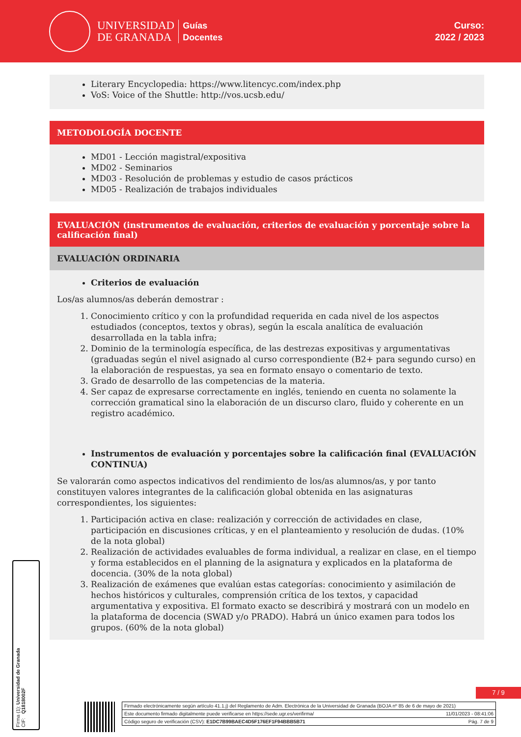UNIVERSIDAD
DE GRANADA
Guías
Docentes
Curso:
2022 / 2023
Literary Encyclopedia: https://www.litencyc.com/index.php
VoS: Voice of the Shuttle: http://vos.ucsb.edu/
METODOLOGÍA DOCENTE
MD01 - Lección magistral/expositiva
MD02 - Seminarios
MD03 - Resolución de problemas y estudio de casos prácticos
MD05 - Realización de trabajos individuales
EVALUACIÓN (instrumentos de evaluación, criterios de evaluación y porcentaje sobre la calificación final)
EVALUACIÓN ORDINARIA
Criterios de evaluación
Los/as alumnos/as deberán demostrar :
1. Conocimiento crítico y con la profundidad requerida en cada nivel de los aspectos estudiados (conceptos, textos y obras), según la escala analítica de evaluación desarrollada en la tabla infra;
2. Dominio de la terminología específica, de las destrezas expositivas y argumentativas (graduadas según el nivel asignado al curso correspondiente (B2+ para segundo curso) en la elaboración de respuestas, ya sea en formato ensayo o comentario de texto.
3. Grado de desarrollo de las competencias de la materia.
4. Ser capaz de expresarse correctamente en inglés, teniendo en cuenta no solamente la corrección gramatical sino la elaboración de un discurso claro, fluido y coherente en un registro académico.
Instrumentos de evaluación y porcentajes sobre la calificación final (EVALUACIÓN CONTINUA)
Se valorarán como aspectos indicativos del rendimiento de los/as alumnos/as, y por tanto constituyen valores integrantes de la calificación global obtenida en las asignaturas correspondientes, los siguientes:
1. Participación activa en clase: realización y corrección de actividades en clase, participación en discusiones críticas, y en el planteamiento y resolución de dudas. (10% de la nota global)
2. Realización de actividades evaluables de forma individual, a realizar en clase, en el tiempo y forma establecidos en el planning de la asignatura y explicados en la plataforma de docencia. (30% de la nota global)
3. Realización de exámenes que evalúan estas categorías: conocimiento y asimilación de hechos históricos y culturales, comprensión crítica de los textos, y capacidad argumentativa y expositiva. El formato exacto se describirá y mostrará con un modelo en la plataforma de docencia (SWAD y/o PRADO). Habrá un único examen para todos los grupos. (60% de la nota global)
Firma (1): Universidad de Granada
CIF: Q1818002F
7 / 9
Firmado electrónicamente según artículo 41.1.j) del Reglamento de Adm. Electrónica de la Universidad de Granada (BOJA nº 85 de 6 de mayo de 2021)
Este documento firmado digitalmente puede verificarse en https://sede.ugr.es/verifirma/ 11/01/2023 - 08:41:06
Código seguro de verificación (CSV): E1DC7B99BAEC4D5F176EF1F94BBB5B71 Pág. 7 de 9